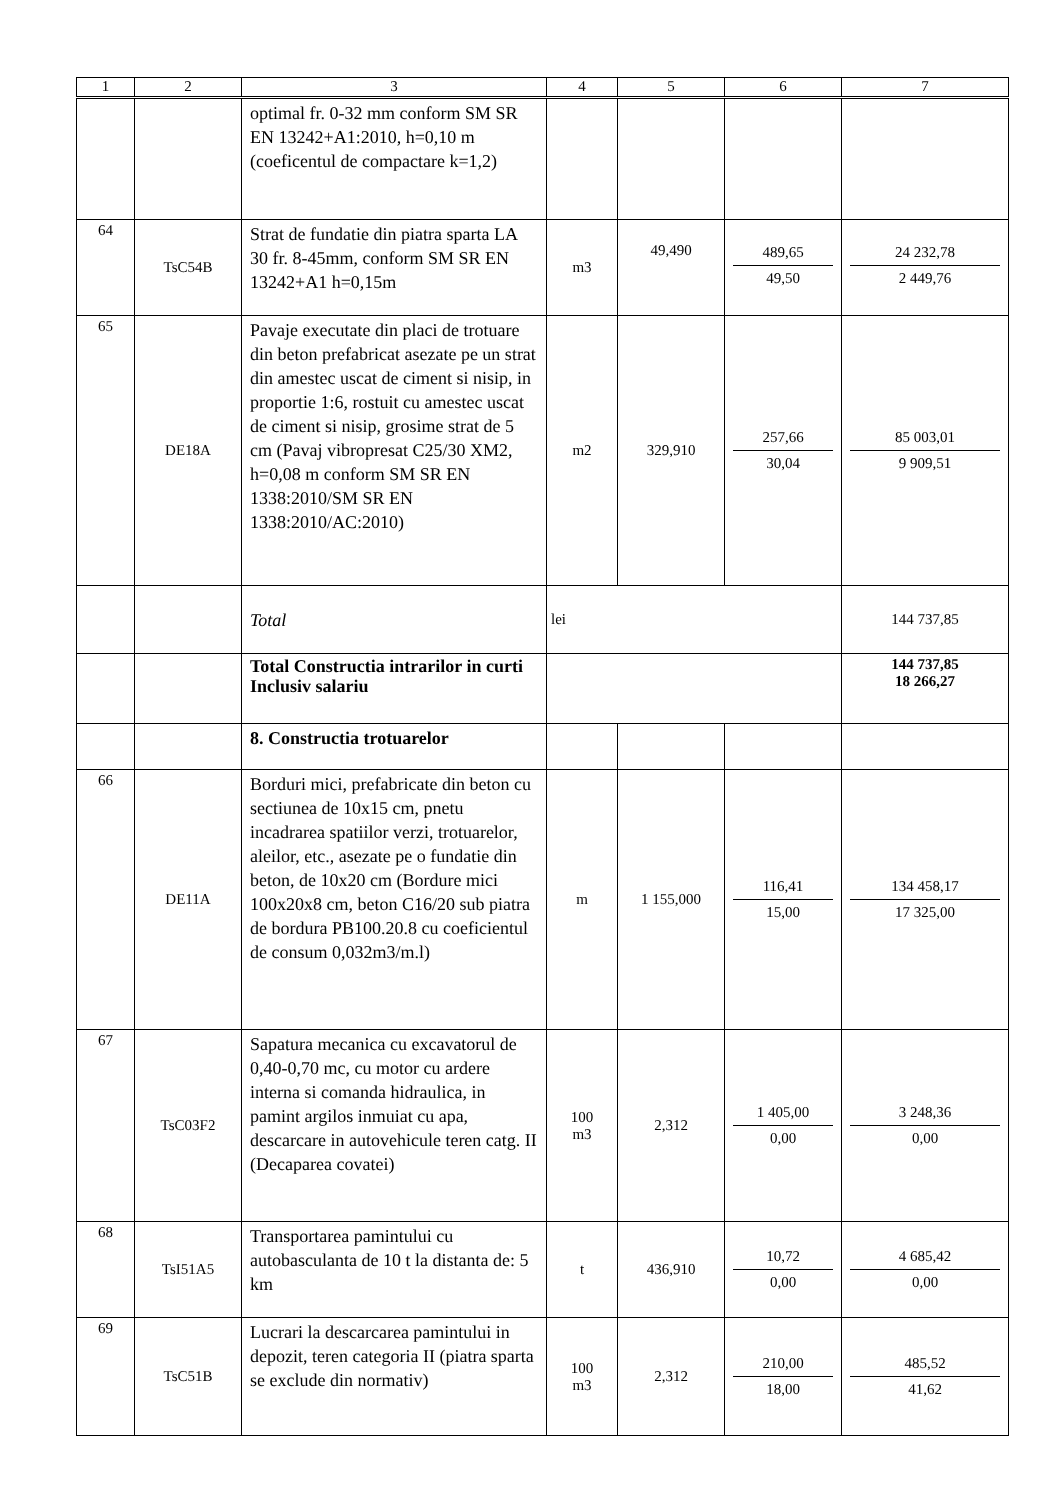| 1 | 2 | 3 | 4 | 5 | 6 | 7 |
| --- | --- | --- | --- | --- | --- | --- |
| | | optimal fr. 0-32 mm conform SM SR EN 13242+A1:2010, h=0,10 m (coeficentul de compactare k=1,2) | | | | |
| 64 | TsC54B | Strat de fundatie din piatra sparta LA 30 fr. 8-45mm, conform SM SR EN 13242+A1 h=0,15m | m3 | 49,490 | 489,65 49,50 | 24 232,78 2 449,76 |
| 65 | DE18A | Pavaje executate din placi de trotuare din beton prefabricat asezate pe un strat din amestec uscat de ciment si nisip, in proportie 1:6, rostuit cu amestec uscat de ciment si nisip, grosime strat de 5 cm (Pavaj vibropresat C25/30 XM2, h=0,08 m conform SM SR EN 1338:2010/SM SR EN 1338:2010/AC:2010) | m2 | 329,910 | 257,66 30,04 | 85 003,01 9 909,51 |
| | | Total | lei | | | 144 737,85 |
| | | Total Constructia intrarilor in curti Inclusiv salariu | | | | 144 737,85 18 266,27 |
| | | 8. Constructia trotuarelor | | | | |
| 66 | DE11A | Borduri mici, prefabricate din beton cu sectiunea de 10x15 cm, pnetu incadrarea spatiilor verzi, trotuarelor, aleilor, etc., asezate pe o fundatie din beton, de 10x20 cm (Bordure mici 100x20x8 cm, beton C16/20 sub piatra de bordura PB100.20.8 cu coeficientul de consum 0,032m3/m.l) | m | 1 155,000 | 116,41 15,00 | 134 458,17 17 325,00 |
| 67 | TsC03F2 | Sapatura mecanica cu excavatorul de 0,40-0,70 mc, cu motor cu ardere interna si comanda hidraulica, in pamint argilos inmuiat cu apa, descarcare in autovehicule teren catg. II (Decaparea covatei) | 100 m3 | 2,312 | 1 405,00 0,00 | 3 248,36 0,00 |
| 68 | TsI51A5 | Transportarea pamintului cu autobasculanta de 10 t la distanta de: 5 km | t | 436,910 | 10,72 0,00 | 4 685,42 0,00 |
| 69 | TsC51B | Lucrari la descarcarea pamintului in depozit, teren categoria II (piatra sparta se exclude din normativ) | 100 m3 | 2,312 | 210,00 18,00 | 485,52 41,62 |